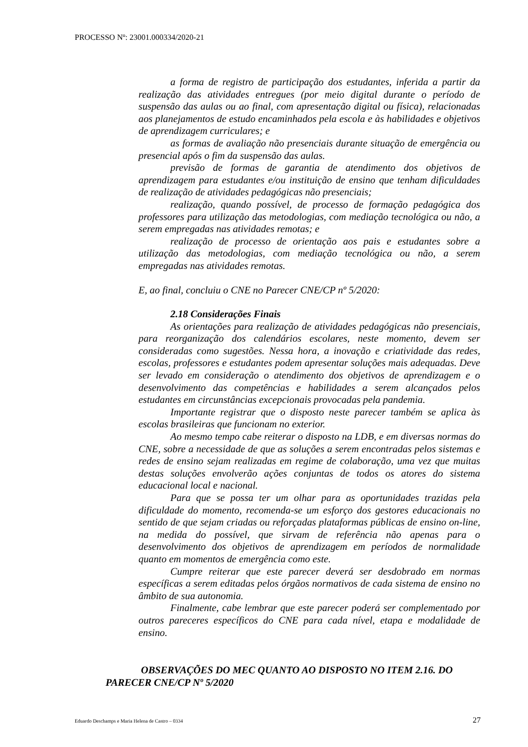PROCESSO Nº: 23001.000334/2020-21
a forma de registro de participação dos estudantes, inferida a partir da realização das atividades entregues (por meio digital durante o período de suspensão das aulas ou ao final, com apresentação digital ou física), relacionadas aos planejamentos de estudo encaminhados pela escola e às habilidades e objetivos de aprendizagem curriculares; e
as formas de avaliação não presenciais durante situação de emergência ou presencial após o fim da suspensão das aulas.
previsão de formas de garantia de atendimento dos objetivos de aprendizagem para estudantes e/ou instituição de ensino que tenham dificuldades de realização de atividades pedagógicas não presenciais;
realização, quando possível, de processo de formação pedagógica dos professores para utilização das metodologias, com mediação tecnológica ou não, a serem empregadas nas atividades remotas; e
realização de processo de orientação aos pais e estudantes sobre a utilização das metodologias, com mediação tecnológica ou não, a serem empregadas nas atividades remotas.
E, ao final, concluiu o CNE no Parecer CNE/CP nº 5/2020:
2.18 Considerações Finais
As orientações para realização de atividades pedagógicas não presenciais, para reorganização dos calendários escolares, neste momento, devem ser consideradas como sugestões. Nessa hora, a inovação e criatividade das redes, escolas, professores e estudantes podem apresentar soluções mais adequadas. Deve ser levado em consideração o atendimento dos objetivos de aprendizagem e o desenvolvimento das competências e habilidades a serem alcançados pelos estudantes em circunstâncias excepcionais provocadas pela pandemia.
Importante registrar que o disposto neste parecer também se aplica às escolas brasileiras que funcionam no exterior.
Ao mesmo tempo cabe reiterar o disposto na LDB, e em diversas normas do CNE, sobre a necessidade de que as soluções a serem encontradas pelos sistemas e redes de ensino sejam realizadas em regime de colaboração, uma vez que muitas destas soluções envolverão ações conjuntas de todos os atores do sistema educacional local e nacional.
Para que se possa ter um olhar para as oportunidades trazidas pela dificuldade do momento, recomenda-se um esforço dos gestores educacionais no sentido de que sejam criadas ou reforçadas plataformas públicas de ensino on-line, na medida do possível, que sirvam de referência não apenas para o desenvolvimento dos objetivos de aprendizagem em períodos de normalidade quanto em momentos de emergência como este.
Cumpre reiterar que este parecer deverá ser desdobrado em normas específicas a serem editadas pelos órgãos normativos de cada sistema de ensino no âmbito de sua autonomia.
Finalmente, cabe lembrar que este parecer poderá ser complementado por outros pareceres específicos do CNE para cada nível, etapa e modalidade de ensino.
OBSERVAÇÕES DO MEC QUANTO AO DISPOSTO NO ITEM 2.16. DO PARECER CNE/CP Nº 5/2020
Eduardo Deschamps e Maria Helena de Castro – 0334 27